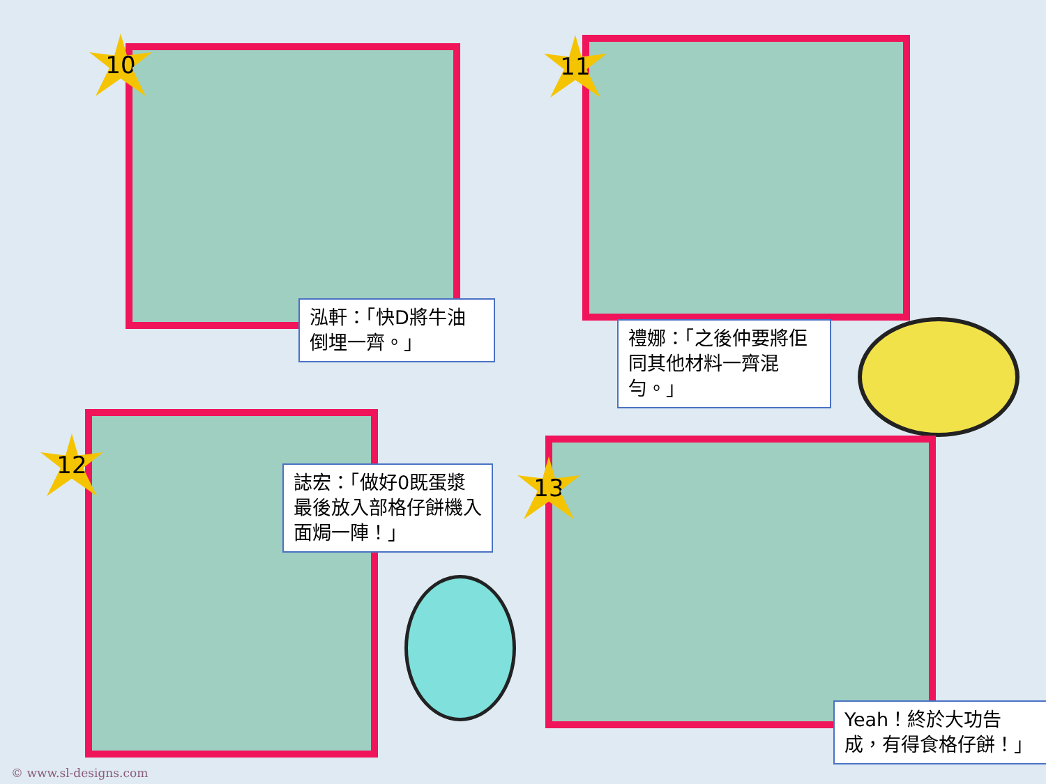10
泓軒：「快D將牛油倒埋一齊。」
11
禮娜：「之後仲要將佢同其他材料一齊混勻。」
12
誌宏：「做好0既蛋漿最後放入部格仔餅機入面焗一陣！」
13
Yeah！終於大功告成，有得食格仔餅！」
© www.sl-designs.com